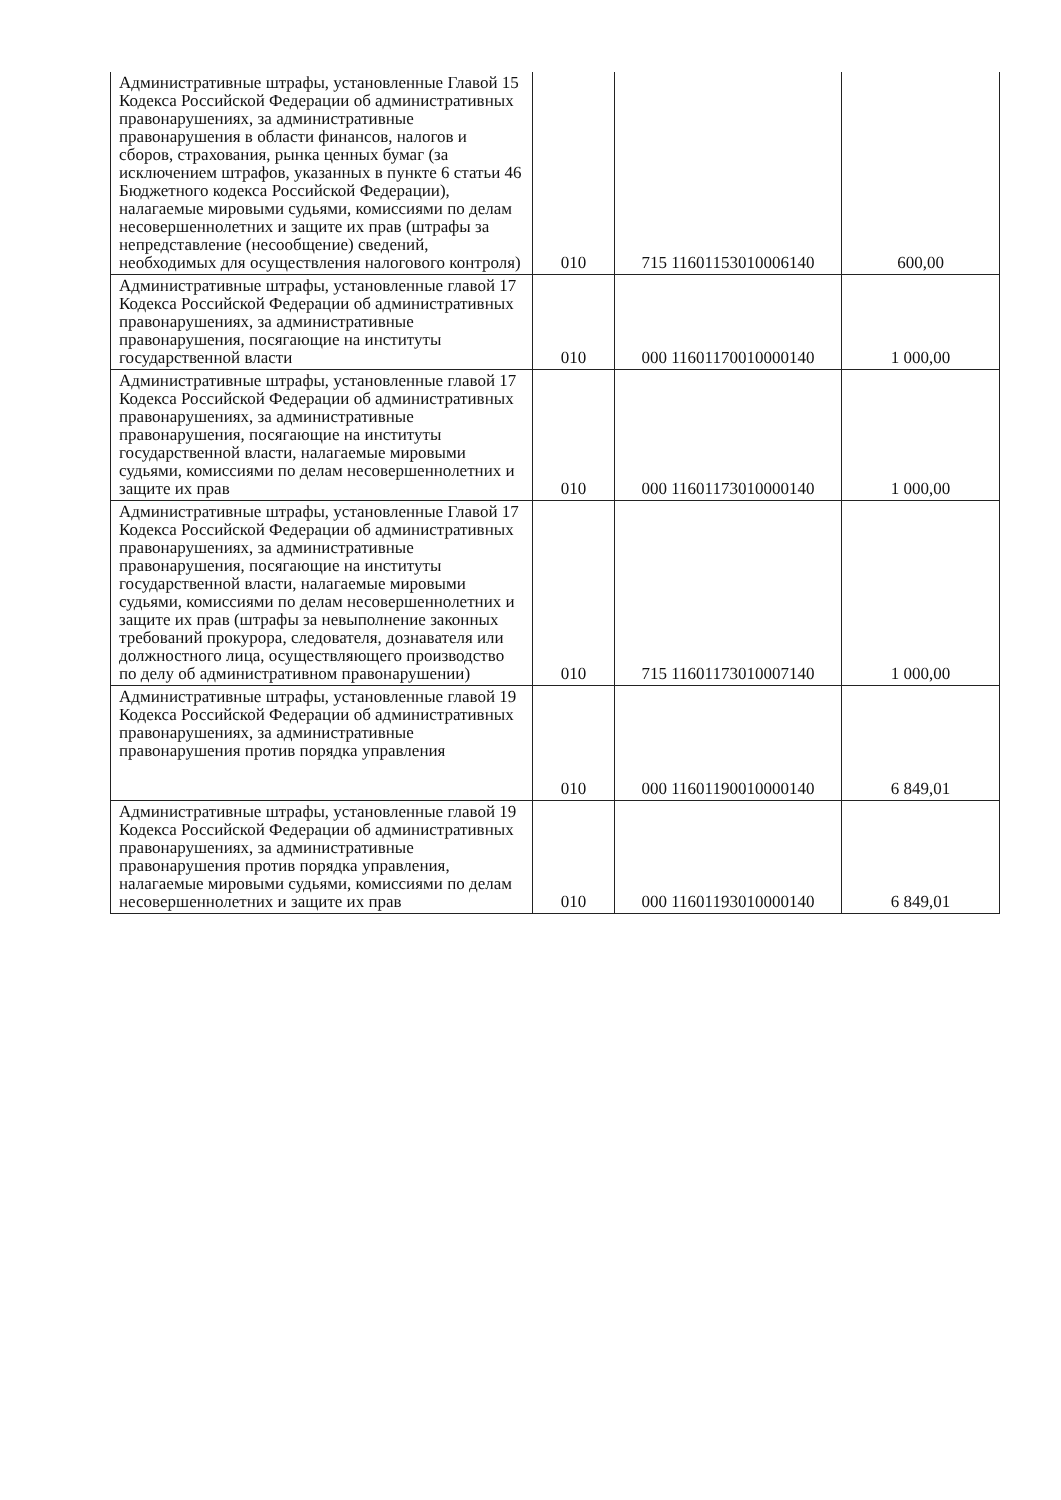| Административные штрафы, установленные Главой 15 Кодекса Российской Федерации об административных правонарушениях, за административные правонарушения в области финансов, налогов и сборов, страхования, рынка ценных бумаг (за исключением штрафов, указанных в пункте 6 статьи 46 Бюджетного кодекса Российской Федерации), налагаемые мировыми судьями, комиссиями по делам несовершеннолетних и защите их прав (штрафы за непредставление (несообщение) сведений, необходимых для осуществления налогового контроля) | 010 | 715 11601153010006140 | 600,00 |
| Административные штрафы, установленные главой 17 Кодекса Российской Федерации об административных правонарушениях, за административные правонарушения, посягающие на институты государственной власти | 010 | 000 11601170010000140 | 1 000,00 |
| Административные штрафы, установленные главой 17 Кодекса Российской Федерации об административных правонарушениях, за административные правонарушения, посягающие на институты государственной власти, налагаемые мировыми судьями, комиссиями по делам несовершеннолетних и защите их прав | 010 | 000 11601173010000140 | 1 000,00 |
| Административные штрафы, установленные Главой 17 Кодекса Российской Федерации об административных правонарушениях, за административные правонарушения, посягающие на институты государственной власти, налагаемые мировыми судьями, комиссиями по делам несовершеннолетних и защите их прав (штрафы за невыполнение законных требований прокурора, следователя, дознавателя или должностного лица, осуществляющего производство по делу об административном правонарушении) | 010 | 715 11601173010007140 | 1 000,00 |
| Административные штрафы, установленные главой 19 Кодекса Российской Федерации об административных правонарушениях, за административные правонарушения против порядка управления | 010 | 000 11601190010000140 | 6 849,01 |
| Административные штрафы, установленные главой 19 Кодекса Российской Федерации об административных правонарушениях, за административные правонарушения против порядка управления, налагаемые мировыми судьями, комиссиями по делам несовершеннолетних и защите их прав | 010 | 000 11601193010000140 | 6 849,01 |